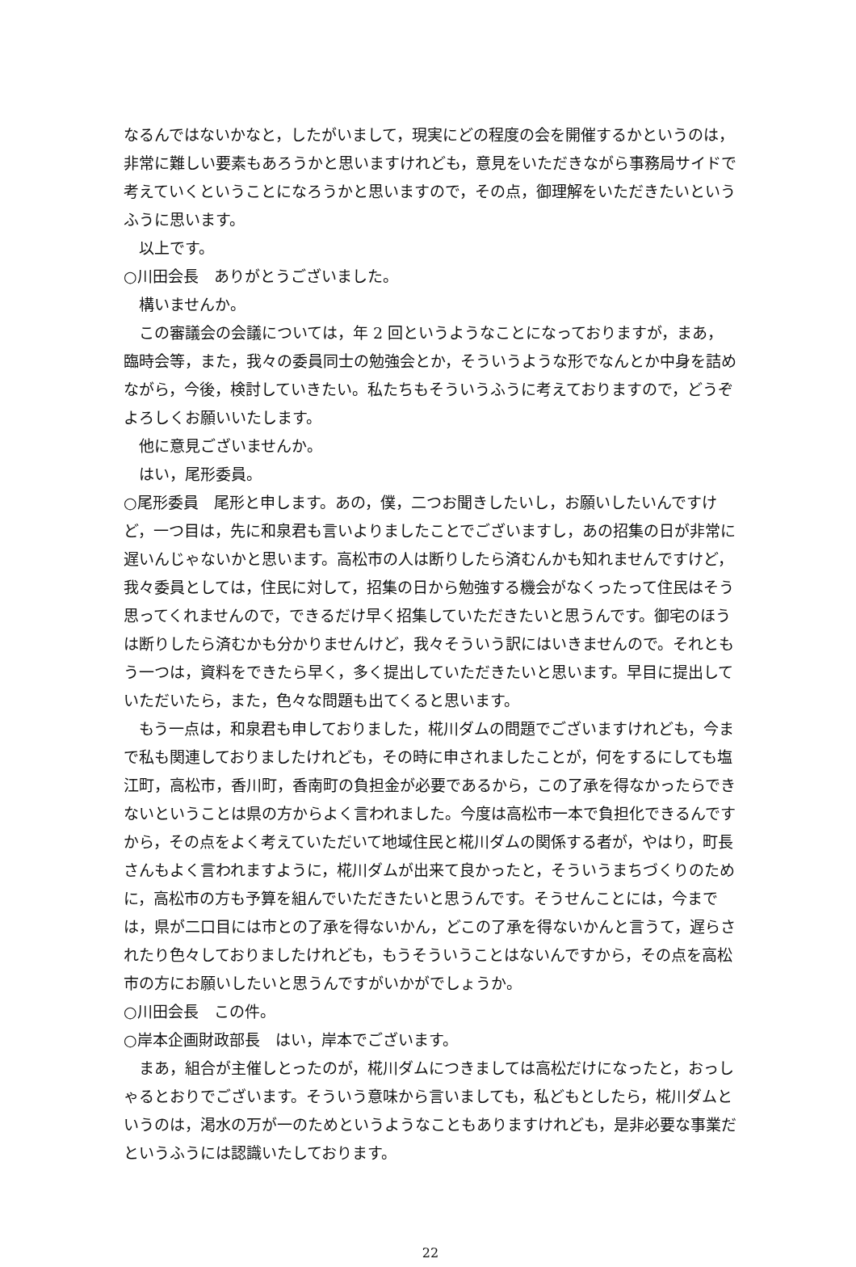なるんではないかなと，したがいまして，現実にどの程度の会を開催するかというのは，非常に難しい要素もあろうかと思いますけれども，意見をいただきながら事務局サイドで考えていくということになろうかと思いますので，その点，御理解をいただきたいというふうに思います。
以上です。
○川田会長　ありがとうございました。
構いませんか。
この審議会の会議については，年 2 回というようなことになっておりますが，まあ，臨時会等，また，我々の委員同士の勉強会とか，そういうような形でなんとか中身を詰めながら，今後，検討していきたい。私たちもそういうふうに考えておりますので，どうぞよろしくお願いいたします。
他に意見ございませんか。
はい，尾形委員。
○尾形委員　尾形と申します。あの，僕，二つお聞きしたいし，お願いしたいんですけど，一つ目は，先に和泉君も言いよりましたことでございますし，あの招集の日が非常に遅いんじゃないかと思います。高松市の人は断りしたら済むんかも知れませんですけど，我々委員としては，住民に対して，招集の日から勉強する機会がなくったって住民はそう思ってくれませんので，できるだけ早く招集していただきたいと思うんです。御宅のほうは断りしたら済むかも分かりませんけど，我々そういう訳にはいきませんので。それともう一つは，資料をできたら早く，多く提出していただきたいと思います。早目に提出していただいたら，また，色々な問題も出てくると思います。
もう一点は，和泉君も申しておりました，椛川ダムの問題でございますけれども，今まで私も関連しておりましたけれども，その時に申されましたことが，何をするにしても塩江町，高松市，香川町，香南町の負担金が必要であるから，この了承を得なかったらできないということは県の方からよく言われました。今度は高松市一本で負担化できるんですから，その点をよく考えていただいて地域住民と椛川ダムの関係する者が，やはり，町長さんもよく言われますように，椛川ダムが出来て良かったと，そういうまちづくりのために，高松市の方も予算を組んでいただきたいと思うんです。そうせんことには，今までは，県が二口目には市との了承を得ないかん，どこの了承を得ないかんと言うて，遅らされたり色々しておりましたけれども，もうそういうことはないんですから，その点を高松市の方にお願いしたいと思うんですがいかがでしょうか。
○川田会長　この件。
○岸本企画財政部長　はい，岸本でございます。
まあ，組合が主催しとったのが，椛川ダムにつきましては高松だけになったと，おっしゃるとおりでございます。そういう意味から言いましても，私どもとしたら，椛川ダムというのは，渇水の万が一のためというようなこともありますけれども，是非必要な事業だというふうには認識いたしております。
22